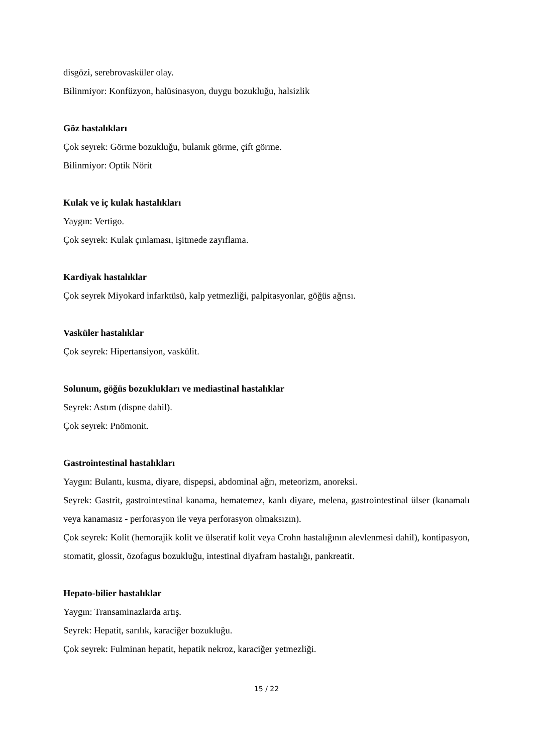disgözi, serebrovasküler olay.
Bilinmiyor: Konfüzyon, halüsinasyon, duygu bozukluğu, halsizlik
Göz hastalıkları
Çok seyrek: Görme bozukluğu, bulanık görme, çift görme.
Bilinmiyor: Optik Nörit
Kulak ve iç kulak hastalıkları
Yaygın: Vertigo.
Çok seyrek: Kulak çınlaması, işitmede zayıflama.
Kardiyak hastalıklar
Çok seyrek Miyokard infarktüsü, kalp yetmezliği, palpitasyonlar, göğüs ağrısı.
Vasküler hastalıklar
Çok seyrek: Hipertansiyon, vaskülit.
Solunum, göğüs bozuklukları ve mediastinal hastalıklar
Seyrek: Astım (dispne dahil).
Çok seyrek: Pnömonit.
Gastrointestinal hastalıkları
Yaygın: Bulantı, kusma, diyare, dispepsi, abdominal ağrı, meteorizm, anoreksi.
Seyrek: Gastrit, gastrointestinal kanama, hematemez, kanlı diyare, melena, gastrointestinal ülser (kanamalı veya kanamasız - perforasyon ile veya perforasyon olmaksızın).
Çok seyrek: Kolit (hemorajik kolit ve ülseratif kolit veya Crohn hastalığının alevlenmesi dahil), kontipasyon, stomatit, glossit, özofagus bozukluğu, intestinal diyafram hastalığı, pankreatit.
Hepato-bilier hastalıklar
Yaygın: Transaminazlarda artış.
Seyrek: Hepatit, sarılık, karaciğer bozukluğu.
Çok seyrek: Fulminan hepatit, hepatik nekroz, karaciğer yetmezliği.
15 / 22